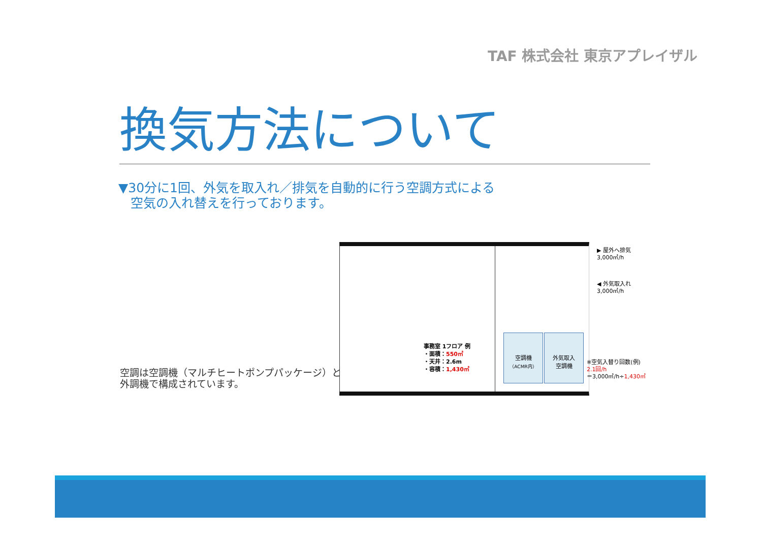TAF 株式会社 東京アプレイザル
換気方法について
▼30分に1回、外気を取入れ／排気を自動的に行う空調方式による
空気の入れ替えを行っております。
空調は空調機（マルチヒートポンプパッケージ）と
外調機で構成されています。
事務室 1フロア 例
・面積：550㎡
・天井：2.6m
・容積：1,430㎡
空調機
（ACMR内）
外気取入
空調機
▶ 屋外へ排気
3,000㎥/h
◀ 外気取入れ
3,000㎥/h
※空気入替り回数(例)
2.1回/h
＝3,000㎥/h÷1,430㎥